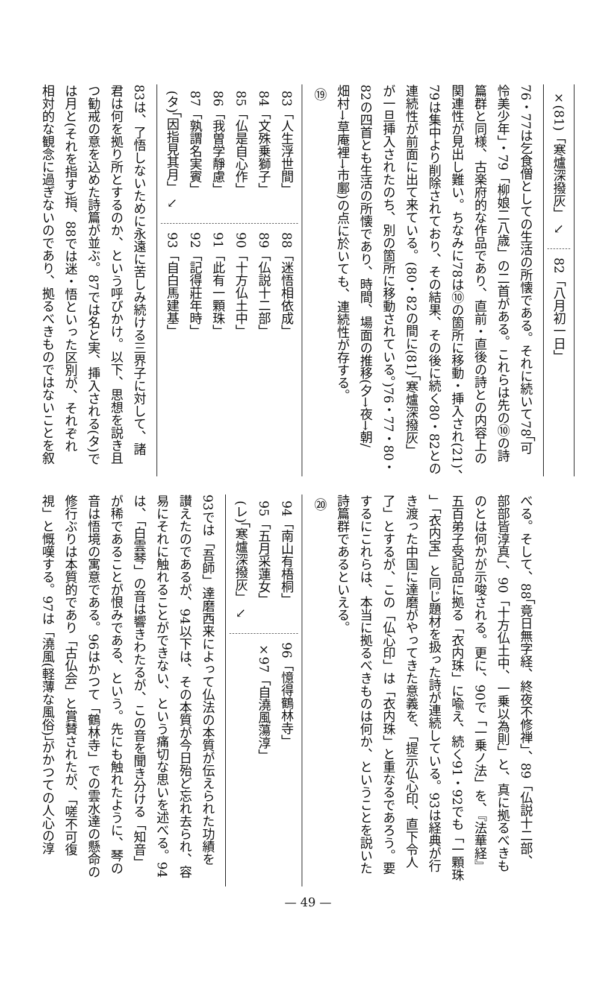×(81)「寒爐深撥灰」 ↘
82「八月初一日」
76・77は乞食僧としての生活の所懐である。それに続いて78「可
怜美少年」・79「柳娘二八歳」の二首がある。これらは先の⑩の詩
篇群と同様、古楽府的な作品であり、直前・直後の詩との内容上の
関連性が見出し難い。ちなみに78は⑩の箇所に移動・挿入され(21)、
79は集中より削除されており、その結果、その後に続く80・82との
連続性が前面に出て来ている。(80・82の間に(81)「寒爐深撥灰」
が一旦挿入されたのち、別の箇所に移動されている。)76・77・80・
82の四首とも生活の所懐であり、時間、場面の推移(夕→夜→朝/
畑村→草庵裡→市鄽)の点に於いても、連続性が存する。
⑲
83「人生浮世間」
84「文殊乗獅子」
85「仏是自心作」
86「我曽学靜慮」
87「孰謂名実賓」
(タ)「因指見其月」 ↘
88「迷悟相依成」
89「仏説十二部」
90「十方仏土中」
91「此有一顆珠」
92「記得莊年時」
93「自白馬建基」
83は、了悟しないために永遠に苦しみ続ける三界子に対して、諸
君は何を拠り所とするのか、という呼びかけ。以下、思想を説き且
つ勧戒の意を込めた詩篇が並ぶ。87では名と実、挿入される(タ)で
は月と(それを指す)指、88では迷・悟といった区別が、それぞれ
相対的な観念に過ぎないのであり、拠るべきものではないことを叙
べる。そして、88「竟日無字経、終夜不修禅」、89「仏説十二部、
部部皆淳真」、90「十方仏土中、一乗以為則」と、真に拠るべきも
のとは何かが示唆される。更に、90で「一乗ノ法」を、『法華経』
五百弟子受記品に拠る「衣内珠」に喩え、続く91・92でも「一顆珠
」「衣内宝」と同じ題材を扱った詩が連続している。93は経典が行
き渡った中国に達磨がやってきた意義を、「提示仏心印、直下令人
了」とするが、この「仏心印」は「衣内珠」と重なるであろう。要
するにこれらは、本当に拠るべきものは何か、ということを説いた
詩篇群であるといえる。
⑳
94「南山有梧桐」
95「五月采蓮女」
(レ)「寒爐深撥灰」 ↘
96「憶得鶴林寺」
×97「自澆風蕩淳」
93では「吾師」達磨西来によって仏法の本質が伝えられた功績を
讃えたのであるが、94以下は、その本質が今日殆ど忘れ去られ、容
易にそれに触れることができない、という痛切な思いを述べる。94
は、「白雲琴」の音は響きわたるが、この音を聞き分ける「知音」
が稀であることが恨みである、という。先にも触れたように、琴の
音は悟境の寓意である。96はかつて「鶴林寺」での雲水達の懸命の
修行ぶりは本質的であり「古仏会」と賞賛されたが、「嗟不可復
視」と慨嘆する。97は「澆風(軽薄な風俗)」がかつての人心の淳
— 49 —